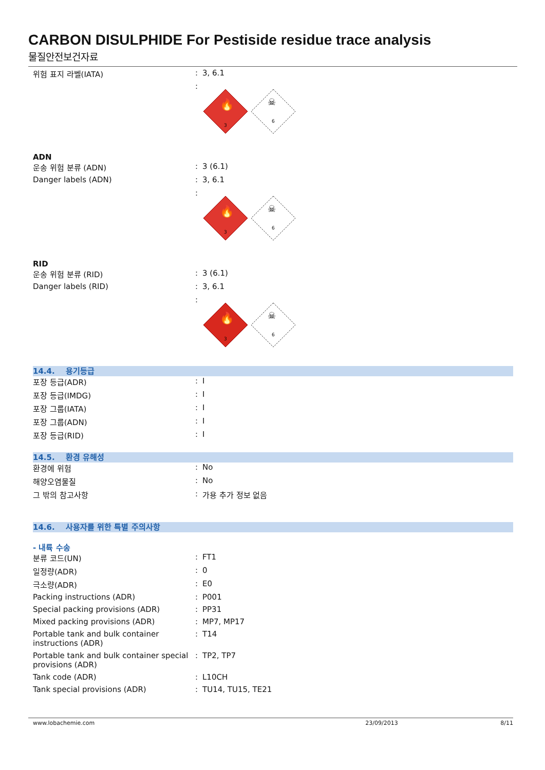CARBON DISULPHIDE For Pestiside residue trace analysis
물질안전보건자료
위험 표지 라벨(IATA) : 3, 6.1
:
3
🔥
☠
6
ADN
운송 위험 분류 (ADN) : 3 (6.1)
Danger labels (ADN) : 3, 6.1
:
3
🔥
☠
6
RID
운송 위험 분류 (RID) : 3 (6.1)
Danger labels (RID) : 3, 6.1
:
3
🔥
☠
6
14.4. 용기등급
포장 등급(ADR) : I
포장 등급(IMDG) : I
포장 그룹(IATA) : I
포장 그룹(ADN) : I
포장 등급(RID) : I
14.5. 환경 유해성
환경에 위험 : No
해양오염물질 : No
그 밖의 참고사항 : 가용 추가 정보 없음
14.6. 사용자를 위한 특별 주의사항
- 내륙 수송
분류 코드(UN) : FT1
일정량(ADR) : 0
극소량(ADR) : E0
Packing instructions (ADR) : P001
Special packing provisions (ADR) : PP31
Mixed packing provisions (ADR) : MP7, MP17
Portable tank and bulk container instructions (ADR)
: T14
Portable tank and bulk container special provisions (ADR)
: TP2, TP7
Tank code (ADR) : L10CH
Tank special provisions (ADR) : TU14, TU15, TE21
www.lobachemie.com 23/09/2013 8/11